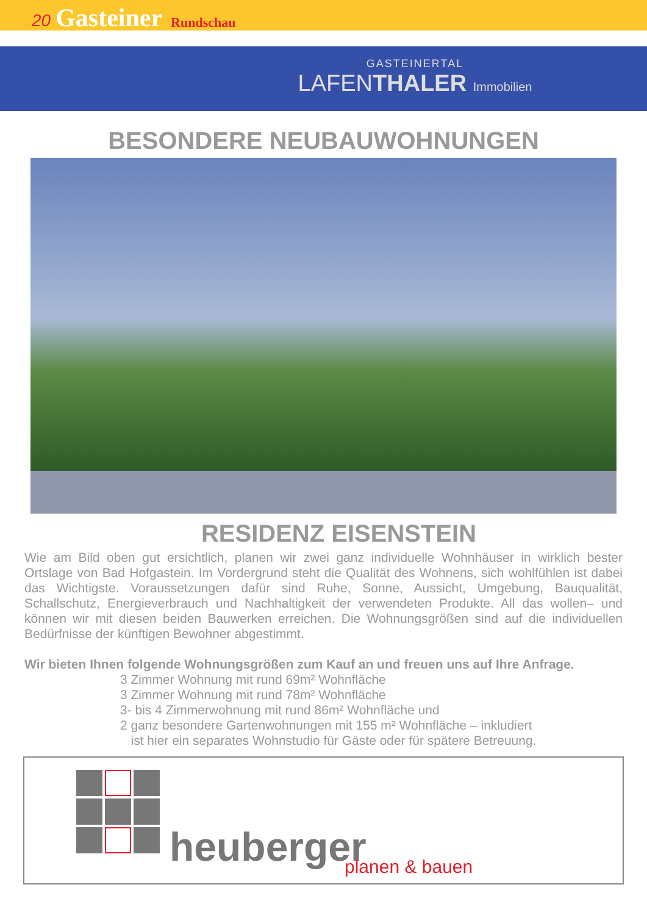20 Gasteiner Rundschau
GASTEINERTAL
LAFENTHALER Immobilien
BESONDERE NEUBAUWOHNUNGEN
RESIDENZ EISENSTEIN
Wie am Bild oben gut ersichtlich, planen wir zwei ganz individuelle Wohnhäuser in wirklich bester Ortslage von Bad Hofgastein. Im Vordergrund steht die Qualität des Wohnens, sich wohlfühlen ist dabei das Wichtigste. Voraussetzungen dafür sind Ruhe, Sonne, Aussicht, Umgebung, Bauqualität, Schallschutz, Energieverbrauch und Nachhaltigkeit der verwendeten Produkte. All das wollen– und können wir mit diesen beiden Bauwerken erreichen. Die Wohnungsgrößen sind auf die individuellen Bedürfnisse der künftigen Bewohner abgestimmt.
Wir bieten Ihnen folgende Wohnungsgrößen zum Kauf an und freuen uns auf Ihre Anfrage.
3 Zimmer Wohnung mit rund 69m² Wohnfläche
3 Zimmer Wohnung mit rund 78m² Wohnfläche
3- bis 4 Zimmerwohnung mit rund 86m² Wohnfläche und
2 ganz besondere Gartenwohnungen mit 155 m² Wohnfläche – inkludiert
ist hier ein separates Wohnstudio für Gäste oder für spätere Betreuung.
heuberger planen & bauen